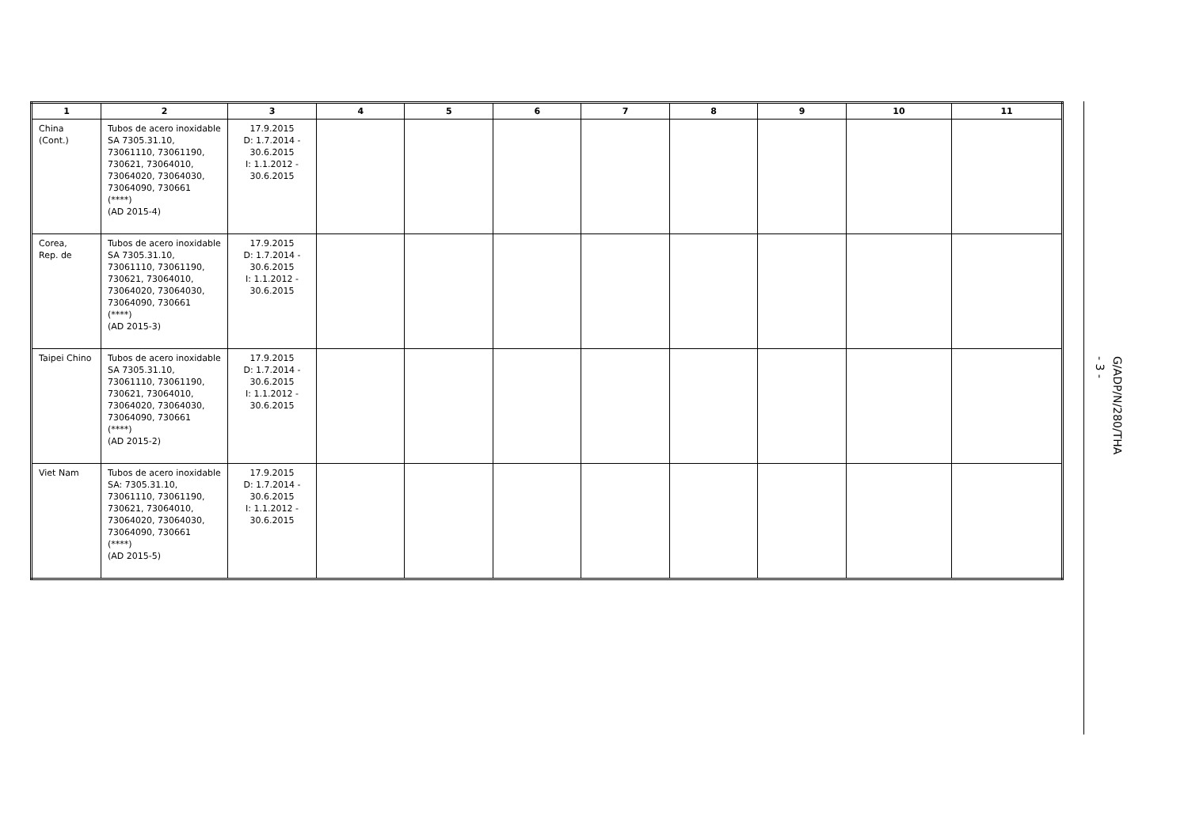| 1 | 2 | 3 | 4 | 5 | 6 | 7 | 8 | 9 | 10 | 11 |
| --- | --- | --- | --- | --- | --- | --- | --- | --- | --- | --- |
| China (Cont.) | Tubos de acero inoxidable SA 7305.31.10, 73061110, 73061190, 730621, 73064010, 73064020, 73064030, 73064090, 730661 (****) (AD 2015-4) | 17.9.2015 D: 1.7.2014 - 30.6.2015 I: 1.1.2012 - 30.6.2015 | | | | | | | | |
| Corea, Rep. de | Tubos de acero inoxidable SA 7305.31.10, 73061110, 73061190, 730621, 73064010, 73064020, 73064030, 73064090, 730661 (****) (AD 2015-3) | 17.9.2015 D: 1.7.2014 - 30.6.2015 I: 1.1.2012 - 30.6.2015 | | | | | | | | |
| Taipei Chino | Tubos de acero inoxidable SA 7305.31.10, 73061110, 73061190, 730621, 73064010, 73064020, 73064030, 73064090, 730661 (****) (AD 2015-2) | 17.9.2015 D: 1.7.2014 - 30.6.2015 I: 1.1.2012 - 30.6.2015 | | | | | | | | |
| Viet Nam | Tubos de acero inoxidable SA: 7305.31.10, 73061110, 73061190, 730621, 73064010, 73064020, 73064030, 73064090, 730661 (****) (AD 2015-5) | 17.9.2015 D: 1.7.2014 - 30.6.2015 I: 1.1.2012 - 30.6.2015 | | | | | | | | |
G/ADP/N/280/THA
- 3 -